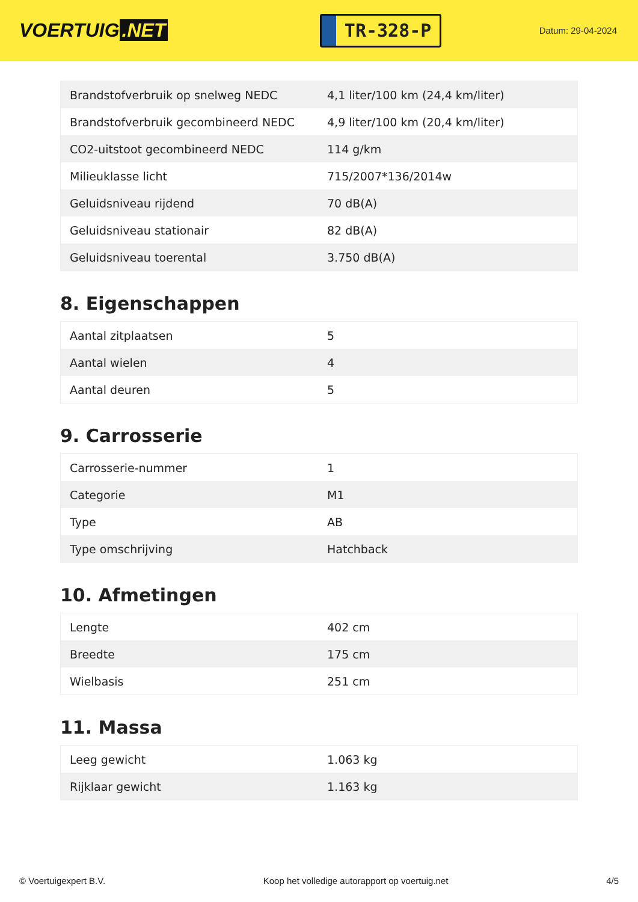VOERTUIG.NET
TR-328-P
Datum: 29-04-2024
| Brandstofverbruik op snelweg NEDC | 4,1 liter/100 km (24,4 km/liter) |
| Brandstofverbruik gecombineerd NEDC | 4,9 liter/100 km (20,4 km/liter) |
| CO2-uitstoot gecombineerd NEDC | 114 g/km |
| Milieuklasse licht | 715/2007*136/2014w |
| Geluidsniveau rijdend | 70 dB(A) |
| Geluidsniveau stationair | 82 dB(A) |
| Geluidsniveau toerental | 3.750 dB(A) |
8. Eigenschappen
| Aantal zitplaatsen | 5 |
| Aantal wielen | 4 |
| Aantal deuren | 5 |
9. Carrosserie
| Carrosserie-nummer | 1 |
| Categorie | M1 |
| Type | AB |
| Type omschrijving | Hatchback |
10. Afmetingen
| Lengte | 402 cm |
| Breedte | 175 cm |
| Wielbasis | 251 cm |
11. Massa
| Leeg gewicht | 1.063 kg |
| Rijklaar gewicht | 1.163 kg |
© Voertuigexpert B.V. Koop het volledige autorapport op voertuig.net 4/5